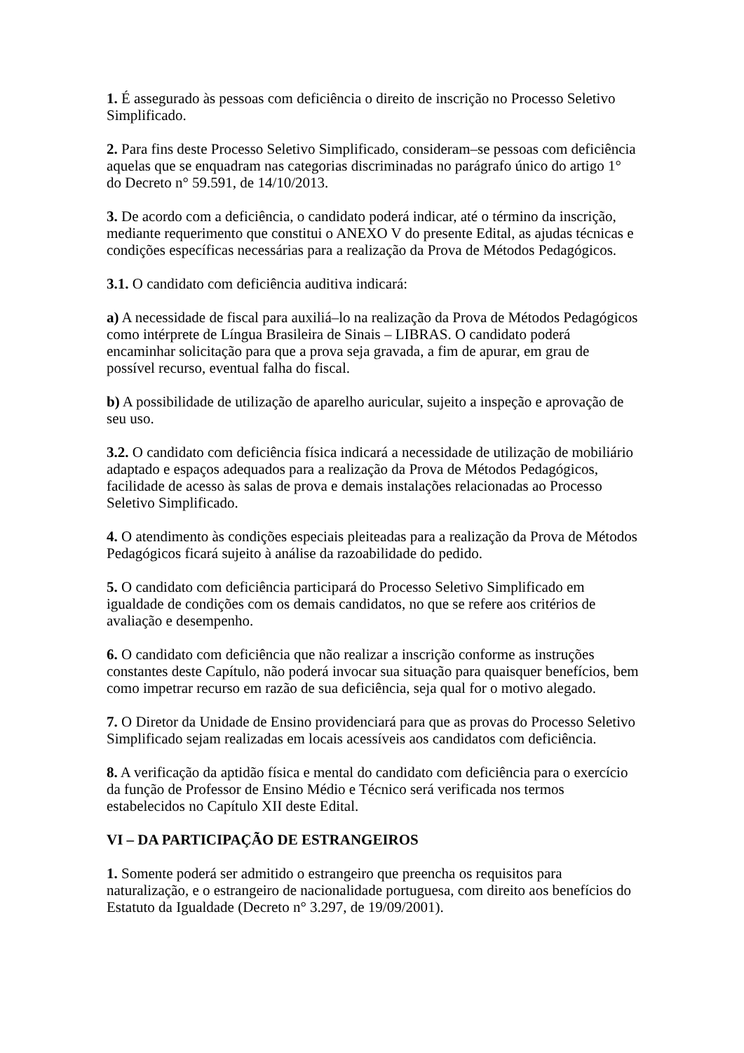1. É assegurado às pessoas com deficiência o direito de inscrição no Processo Seletivo Simplificado.
2. Para fins deste Processo Seletivo Simplificado, consideram–se pessoas com deficiência aquelas que se enquadram nas categorias discriminadas no parágrafo único do artigo 1° do Decreto n° 59.591, de 14/10/2013.
3. De acordo com a deficiência, o candidato poderá indicar, até o término da inscrição, mediante requerimento que constitui o ANEXO V do presente Edital, as ajudas técnicas e condições específicas necessárias para a realização da Prova de Métodos Pedagógicos.
3.1. O candidato com deficiência auditiva indicará:
a) A necessidade de fiscal para auxiliá–lo na realização da Prova de Métodos Pedagógicos como intérprete de Língua Brasileira de Sinais – LIBRAS. O candidato poderá encaminhar solicitação para que a prova seja gravada, a fim de apurar, em grau de possível recurso, eventual falha do fiscal.
b) A possibilidade de utilização de aparelho auricular, sujeito a inspeção e aprovação de seu uso.
3.2. O candidato com deficiência física indicará a necessidade de utilização de mobiliário adaptado e espaços adequados para a realização da Prova de Métodos Pedagógicos, facilidade de acesso às salas de prova e demais instalações relacionadas ao Processo Seletivo Simplificado.
4. O atendimento às condições especiais pleiteadas para a realização da Prova de Métodos Pedagógicos ficará sujeito à análise da razoabilidade do pedido.
5. O candidato com deficiência participará do Processo Seletivo Simplificado em igualdade de condições com os demais candidatos, no que se refere aos critérios de avaliação e desempenho.
6. O candidato com deficiência que não realizar a inscrição conforme as instruções constantes deste Capítulo, não poderá invocar sua situação para quaisquer benefícios, bem como impetrar recurso em razão de sua deficiência, seja qual for o motivo alegado.
7. O Diretor da Unidade de Ensino providenciará para que as provas do Processo Seletivo Simplificado sejam realizadas em locais acessíveis aos candidatos com deficiência.
8. A verificação da aptidão física e mental do candidato com deficiência para o exercício da função de Professor de Ensino Médio e Técnico será verificada nos termos estabelecidos no Capítulo XII deste Edital.
VI – DA PARTICIPAÇÃO DE ESTRANGEIROS
1. Somente poderá ser admitido o estrangeiro que preencha os requisitos para naturalização, e o estrangeiro de nacionalidade portuguesa, com direito aos benefícios do Estatuto da Igualdade (Decreto n° 3.297, de 19/09/2001).